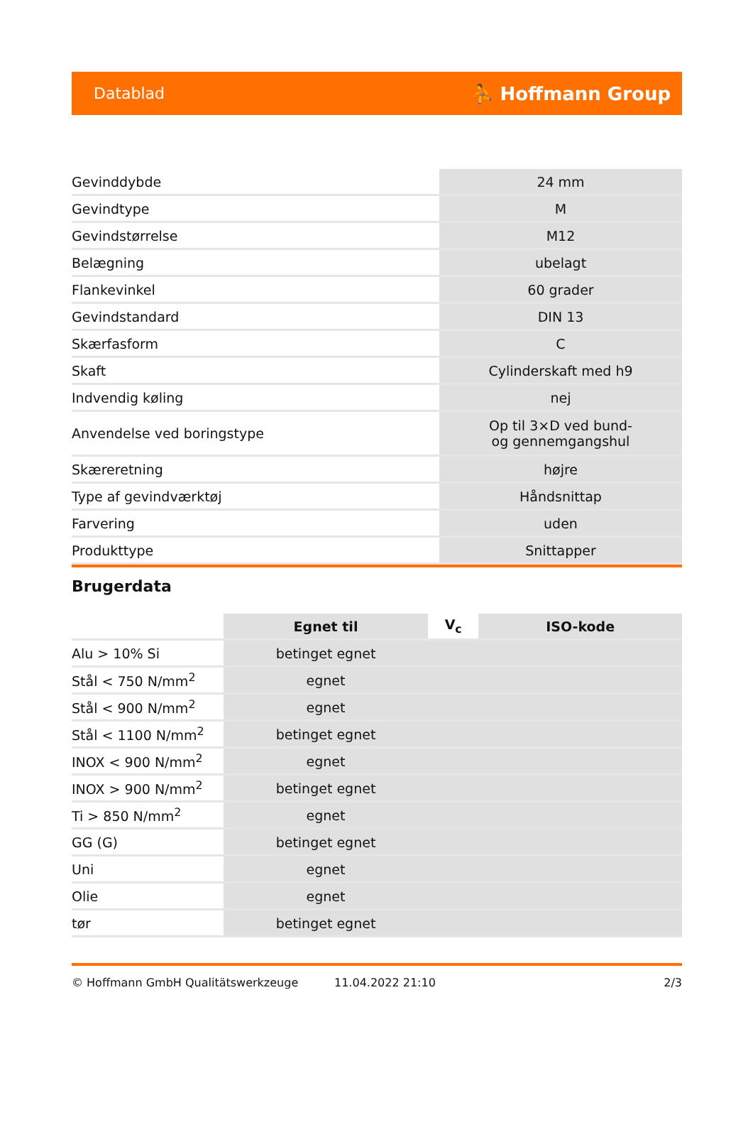Datablad ⛹ Hoffmann Group
| Gevinddybde | 24 mm |
| Gevindtype | M |
| Gevindstørrelse | M12 |
| Belægning | ubelagt |
| Flankevinkel | 60 grader |
| Gevindstandard | DIN 13 |
| Skærfasform | C |
| Skaft | Cylinderskaft med h9 |
| Indvendig køling | nej |
| Anvendelse ved boringstype | Op til 3×D ved bund- og gennemgangshul |
| Skæreretning | højre |
| Type af gevindværktøj | Håndsnittap |
| Farvering | uden |
| Produkttype | Snittapper |
Brugerdata
| | Egnet til | V<sub>c</sub> | ISO-kode |
| --- | --- | --- | --- |
| Alu > 10% Si | betinget egnet | | |
| Stål < 750 N/mm<sup>2</sup> | egnet | | |
| Stål < 900 N/mm<sup>2</sup> | egnet | | |
| Stål < 1100 N/mm<sup>2</sup> | betinget egnet | | |
| INOX < 900 N/mm<sup>2</sup> | egnet | | |
| INOX > 900 N/mm<sup>2</sup> | betinget egnet | | |
| Ti > 850 N/mm<sup>2</sup> | egnet | | |
| GG (G) | betinget egnet | | |
| Uni | egnet | | |
| Olie | egnet | | |
| tør | betinget egnet | | |
© Hoffmann GmbH Qualitätswerkzeuge 11.04.2022 21:10 2/3